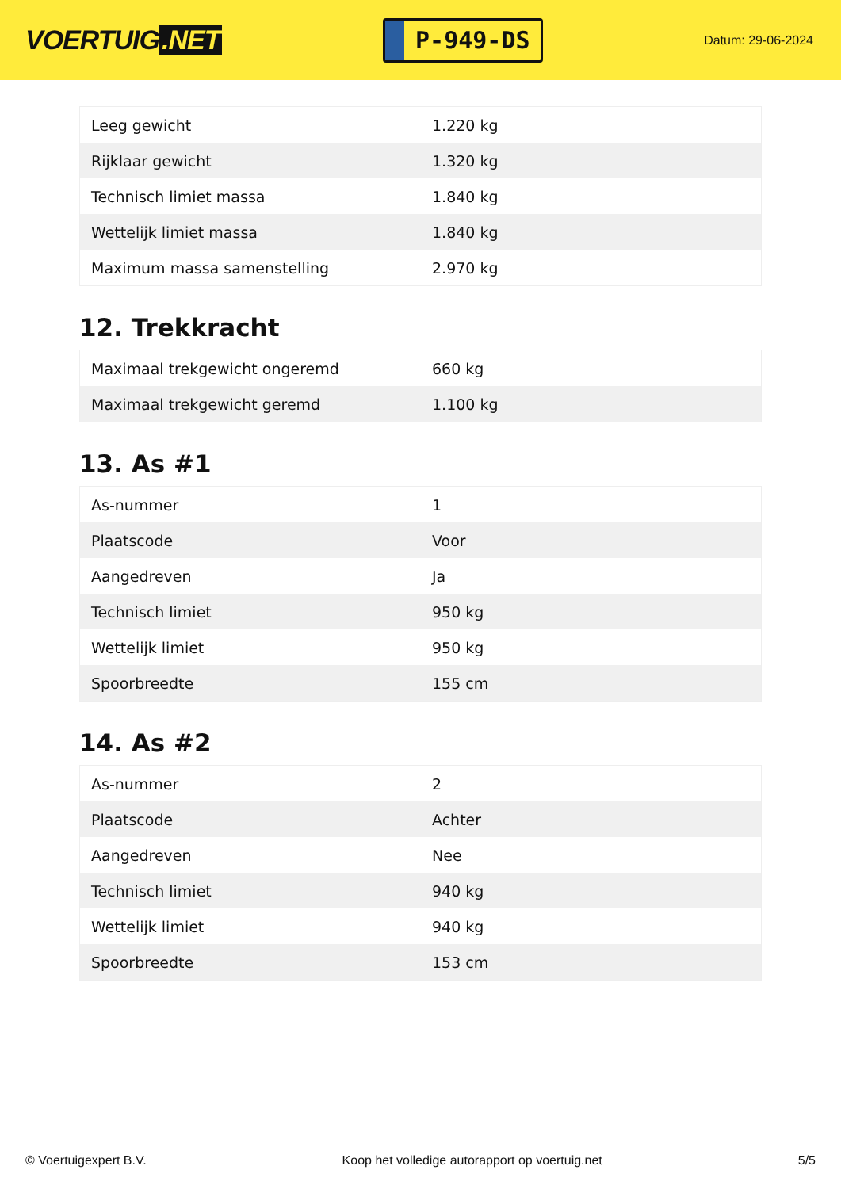VOERTUIG.NET
P-949-DS
Datum: 29-06-2024
| Leeg gewicht | 1.220 kg |
| Rijklaar gewicht | 1.320 kg |
| Technisch limiet massa | 1.840 kg |
| Wettelijk limiet massa | 1.840 kg |
| Maximum massa samenstelling | 2.970 kg |
12. Trekkracht
| Maximaal trekgewicht ongeremd | 660 kg |
| Maximaal trekgewicht geremd | 1.100 kg |
13. As #1
| As-nummer | 1 |
| Plaatscode | Voor |
| Aangedreven | Ja |
| Technisch limiet | 950 kg |
| Wettelijk limiet | 950 kg |
| Spoorbreedte | 155 cm |
14. As #2
| As-nummer | 2 |
| Plaatscode | Achter |
| Aangedreven | Nee |
| Technisch limiet | 940 kg |
| Wettelijk limiet | 940 kg |
| Spoorbreedte | 153 cm |
© Voertuigexpert B.V. Koop het volledige autorapport op voertuig.net 5/5